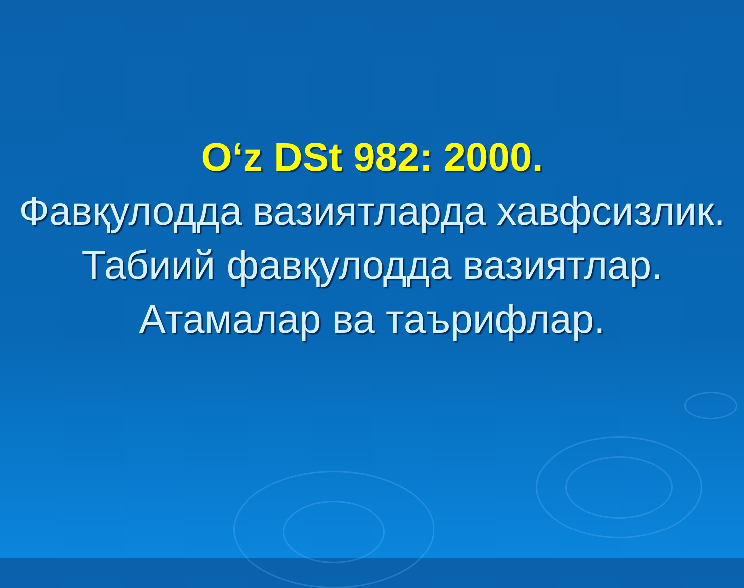O‘z DSt 982: 2000.
Фавқулодда вазиятларда хавфсизлик.
Табиий фавқулодда вазиятлар.
Атамалар ва таърифлар.